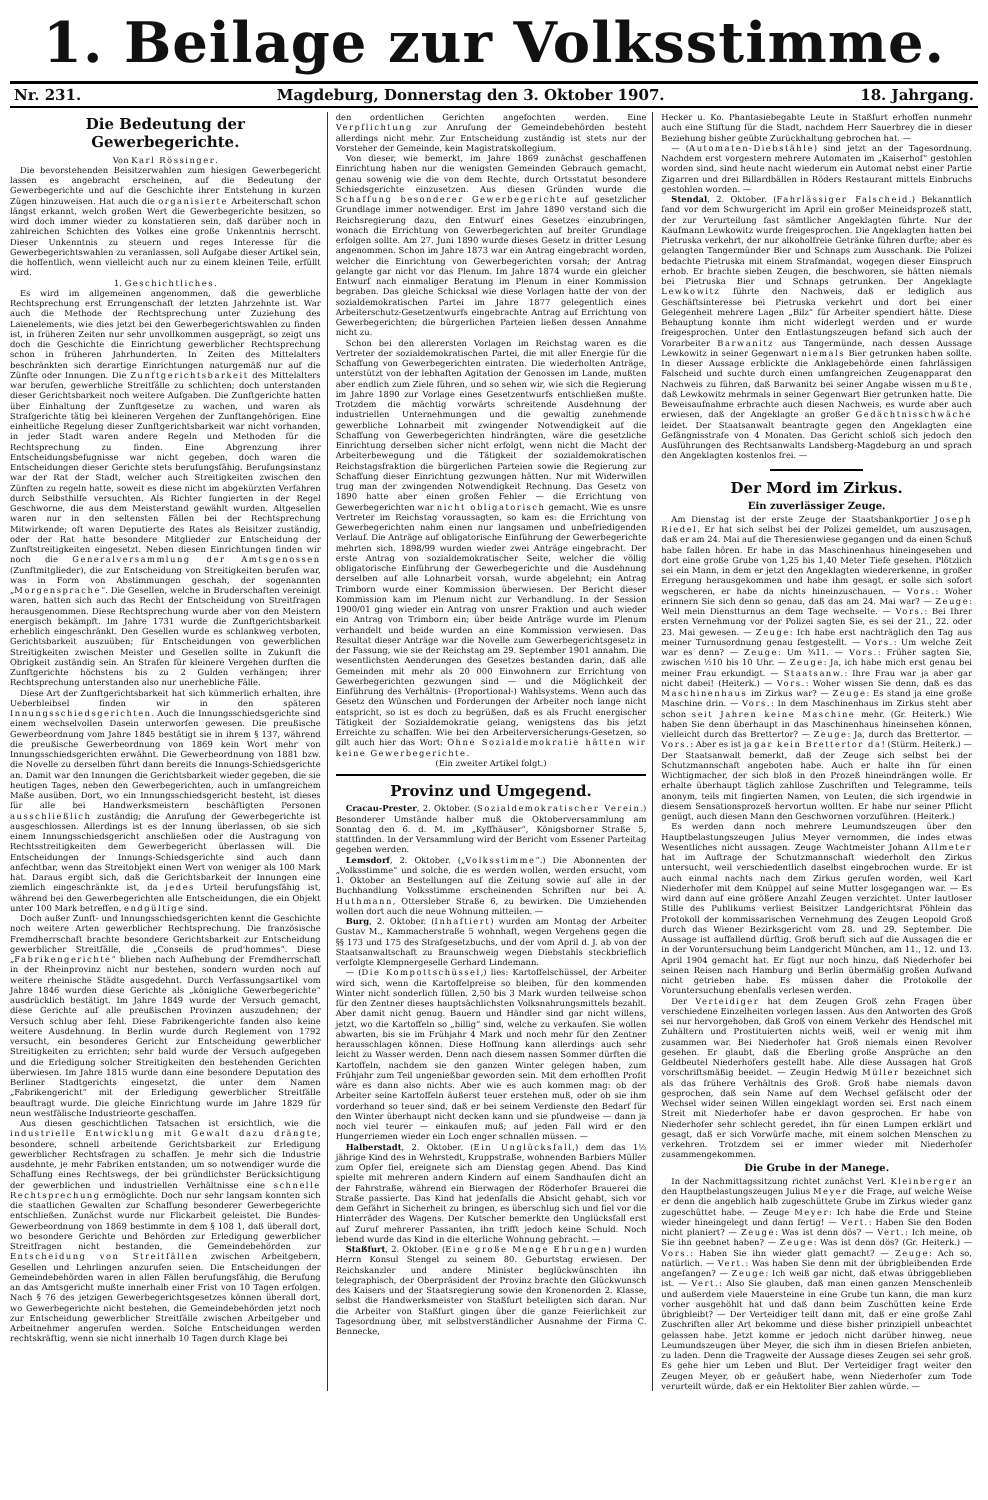1. Beilage zur Volksstimme.
Nr. 231. Magdeburg, Donnerstag den 3. Oktober 1907. 18. Jahrgang.
Die Bedeutung der Gewerbegerichte.
Von Karl Rössinger.
Die bevorstehenden Beisitzerwahlen zum hiesigen Gewerbegericht lassen es angebracht erscheinen, auf die Bedeutung der Gewerbegerichte und auf die Geschichte ihrer Entstehung in kurzen Zügen hinzuweisen. Hat auch die organisierte Arbeiterschaft schon längst erkannt, welch großen Wert die Gewerbegerichte besitzen, so wird doch immer wieder zu konstatieren sein, daß darüber noch in zahlreichen Schichten des Volkes eine große Unkenntnis herrscht. Dieser Unkenntnis zu steuern und reges Interesse für die Gewerbegerichtswahlen zu veranlassen, soll Aufgabe dieser Artikel sein, die hoffentlich, wenn vielleicht auch nur zu einem kleinen Teile, erfüllt wird.
1. Geschichtliches.
Es wird im allgemeinen angenommen, daß die gewerbliche Rechtsprechung erst Errungenschaft der letzten Jahrzehnte ist. War auch die Methode der Rechtsprechung unter Zuziehung des Laienelements, wie dies jetzt bei den Gewerbegerichtswahlen zu finden ist, in früheren Zeiten nur sehr unvollkommen ausgeprägt, so zeigt uns doch die Geschichte die Einrichtung gewerblicher Rechtsprechung schon in früheren Jahrhunderten. In Zeiten des Mittelalters beschränkten sich derartige Einrichtungen naturgemäß nur auf die Zünfte oder Innungen. Die Zunftgerichtsbarkeit des Mittelalters war berufen, gewerbliche Streitfälle zu schlichten; doch unterstanden dieser Gerichtsbarkeit noch weitere Aufgaben. Die Zunftgerichte hatten über Einhaltung der Zunftgesetze zu wachen, und waren als Strafgerichte tätig bei kleineren Vergehen der Zunftangehörigen. Eine einheitliche Regelung dieser Zunftgerichtsbarkeit war nicht vorhanden, in jeder Stadt waren andere Regeln und Methoden für die Rechtsprechung zu finden. Eine Abgrenzung ihrer Entscheidungsbefugnisse war nicht gegeben, doch waren die Entscheidungen dieser Gerichte stets berufungsfähig. Berufungsinstanz war der Rat der Stadt, welcher auch Streitigkeiten zwischen den Zünften zu regeln hatte, soweit es diese nicht im abgekürzten Verfahren durch Selbsthilfe versuchten. Als Richter fungierten in der Regel Geschworne, die aus dem Meisterstand gewählt wurden. Altgesellen waren nur in den seltensten Fällen bei der Rechtsprechung Mitwirkende; oft waren Deputierte des Rates als Beisitzer zuständig, oder der Rat hatte besondere Mitglieder zur Entscheidung der Zunftstreitigkeiten eingesetzt. Neben diesen Einrichtungen finden wir noch die Generalversammlung der Amtsgenossen (Zunftmitglieder), die zur Entscheidung von Streitigkeiten berufen war, was in Form von Abstimmungen geschah, der sogenannten „Morgensprache“. Die Gesellen, welche in Bruderschaften vereinigt waren, hatten sich auch das Recht der Entscheidung von Streitfragen herausgenommen. Diese Rechtsprechung wurde aber von den Meistern energisch bekämpft. Im Jahre 1731 wurde die Zunftgerichtsbarkeit erheblich eingeschränkt. Den Gesellen wurde es schlankweg verboten, Gerichtsbarkeit auszuüben; für Entscheidungen von gewerblichen Streitigkeiten zwischen Meister und Gesellen sollte in Zukunft die Obrigkeit zuständig sein. An Strafen für kleinere Vergehen durften die Zunftgerichte höchstens bis zu 2 Gulden verhängen; ihrer Rechtsprechung unterstanden also nur unerhebliche Fälle.
Diese Art der Zunftgerichtsbarkeit hat sich kümmerlich erhalten, ihre Ueberbleibsel finden wir in den späteren Innungsschiedsgerichten. Auch die Innungsschiedsgerichte sind einem wechselvollen Dasein unterworfen gewesen. Die preußische Gewerbeordnung vom Jahre 1845 bestätigt sie in ihrem § 137, während die preußische Gewerbeordnung von 1869 kein Wort mehr von Innungsschiedsgerichten erwähnt. Die Gewerbeordnung von 1881 bzw. die Novelle zu derselben führt dann bereits die Innungs-Schiedsgerichte an. Damit war den Innungen die Gerichtsbarkeit wieder gegeben, die sie heutigen Tages, neben den Gewerbegerichten, auch in umfangreichem Maße ausüben. Dort, wo ein Innungsschiedsgericht besteht, ist dieses für alle bei Handwerksmeistern beschäftigten Personen ausschließlich zuständig; die Anrufung der Gewerbegerichte ist ausgeschlossen. Allerdings ist es der Innung überlassen, ob sie sich einem Innungsschiedsgericht anschließen oder die Austragung von Rechtsstreitigkeiten dem Gewerbegericht überlassen will. Die Entscheidungen der Innungs-Schiedsgerichte sind auch dann anfechtbar, wenn das Streitobjekt einen Wert von weniger als 100 Mark hat. Daraus ergibt sich, daß die Gerichtsbarkeit der Innungen eine ziemlich eingeschränkte ist, da jedes Urteil berufungsfähig ist, während bei den Gewerbegerichten alle Entscheidungen, die ein Objekt unter 100 Mark betreffen, endgültige sind.
Doch außer Zunft- und Innungsschiedsgerichten kennt die Geschichte noch weitere Arten gewerblicher Rechtsprechung. Die französische Fremdherrschaft brachte besondere Gerichtsbarkeit zur Entscheidung gewerblicher Streitfälle, die „Conseils de prud'hommes“. Diese „Fabrikengerichte“ blieben nach Aufhebung der Fremdherrschaft in der Rheinprovinz nicht nur bestehen, sondern wurden noch auf weitere rheinische Städte ausgedehnt. Durch Verfassungsartikel vom Jahre 1846 wurden diese Gerichte als „königliche Gewerbegerichte“ ausdrücklich bestätigt. Im Jahre 1849 wurde der Versuch gemacht, diese Gerichte auf alle preußischen Provinzen auszudehnen; der Versuch schlug aber fehl. Diese Fabrikengerichte fanden also keine weitere Ausdehnung. In Berlin wurde durch Reglement von 1792 versucht, ein besonderes Gericht zur Entscheidung gewerblicher Streitigkeiten zu errichten; sehr bald wurde der Versuch aufgegeben und die Erledigung solcher Streitigkeiten den bestehenden Gerichten überwiesen. Im Jahre 1815 wurde dann eine besondere Deputation des Berliner Stadtgerichts eingesetzt, die unter dem Namen „Fabrikengericht“ mit der Erledigung gewerblicher Streitfälle beauftragt wurde. Die gleiche Einrichtung wurde im Jahre 1829 für neun westfälische Industrieorte geschaffen.
Aus diesen geschichtlichen Tatsachen ist ersichtlich, wie die industrielle Entwicklung mit Gewalt dazu drängte, besondere, schnell arbeitende Gerichtsbarkeit zur Erledigung gewerblicher Rechtsfragen zu schaffen. Je mehr sich die Industrie ausdehnte, je mehr Fabriken entstanden, um so notwendiger wurde die Schaffung eines Rechtswegs, der bei gründlichster Berücksichtigung der gewerblichen und industriellen Verhältnisse eine schnelle Rechtsprechung ermöglichte. Doch nur sehr langsam konnten sich die staatlichen Gewalten zur Schaffung besonderer Gewerbegerichte entschließen. Zunächst wurde nur Flickarbeit geleistet. Die Bundes-Gewerbeordnung von 1869 bestimmte in dem § 108 1, daß überall dort, wo besondere Gerichte und Behörden zur Erledigung gewerblicher Streitfragen nicht bestanden, die Gemeindebehörden zur Entscheidung von Streitfällen zwischen Arbeitgebern, Gesellen und Lehrlingen anzurufen seien. Die Entscheidungen der Gemeindebehörden waren in allen Fällen berufungsfähig, die Berufung an das Amtsgericht mußte innerhalb einer Frist von 10 Tagen erfolgen. Nach § 76 des jetzigen Gewerbegerichtsgesetzes können überall dort, wo Gewerbegerichte nicht bestehen, die Gemeindebehörden jetzt noch zur Entscheidung gewerblicher Streitfälle zwischen Arbeitgeber und Arbeitnehmer angerufen werden. Solche Entscheidungen werden rechtskräftig, wenn sie nicht innerhalb 10 Tagen durch Klage bei
den ordentlichen Gerichten angefochten werden. Eine Verpflichtung zur Anrufung der Gemeindebehörden besteht allerdings nicht mehr. Zur Entscheidung zuständig ist stets nur der Vorsteher der Gemeinde, kein Magistratskollegium.
Von dieser, wie bemerkt, im Jahre 1869 zunächst geschaffenen Einrichtung haben nur die wenigsten Gemeinden Gebrauch gemacht, genau sowenig wie die von dem Rechte, durch Ortsstatut besondere Schiedsgerichte einzusetzen. Aus diesen Gründen wurde die Schaffung besonderer Gewerbegerichte auf gesetzlicher Grundlage immer notwendiger. Erst im Jahre 1890 verstand sich die Reichsregierung dazu, den Entwurf eines Gesetzes einzubringen, wonach die Errichtung von Gewerbegerichten auf breiter Grundlage erfolgen sollte. Am 27. Juni 1890 wurde dieses Gesetz in dritter Lesung angenommen. Schon im Jahre 1873 war ein Antrag eingebracht worden, welcher die Einrichtung von Gewerbegerichten vorsah; der Antrag gelangte gar nicht vor das Plenum. Im Jahre 1874 wurde ein gleicher Entwurf nach einmaliger Beratung im Plenum in einer Kommission begraben. Das gleiche Schicksal wie diese Vorlagen hatte der von der sozialdemokratischen Partei im Jahre 1877 gelegentlich eines Arbeiterschutz-Gesetzentwurfs eingebrachte Antrag auf Errichtung von Gewerbegerichten; die bürgerlichen Parteien ließen dessen Annahme nicht zu.
Schon bei den allerersten Vorlagen im Reichstag waren es die Vertreter der sozialdemokratischen Partei, die mit aller Energie für die Schaffung von Gewerbegerichten eintraten. Die wiederholten Anträge, unterstützt von der lebhaften Agitation der Genossen im Lande, mußten aber endlich zum Ziele führen, und so sehen wir, wie sich die Regierung im Jahre 1890 zur Vorlage eines Gesetzentwurfs entschließen mußte. Trotzdem die mächtig vorwärts schreitende Ausdehnung der industriellen Unternehmungen und die gewaltig zunehmende gewerbliche Lohnarbeit mit zwingender Notwendigkeit auf die Schaffung von Gewerbegerichten hindrängten, wäre die gesetzliche Einrichtung derselben sicher nicht erfolgt, wenn nicht die Macht der Arbeiterbewegung und die Tätigkeit der sozialdemokratischen Reichstagsfraktion die bürgerlichen Parteien sowie die Regierung zur Schaffung dieser Einrichtung gezwungen hätten. Nur mit Widerwillen trug man der zwingenden Notwendigkeit Rechnung. Das Gesetz von 1890 hatte aber einen großen Fehler — die Errichtung von Gewerbegerichten war nicht obligatorisch gemacht. Wie es unsre Vertreter im Reichstag voraussagten, so kam es: die Errichtung von Gewerbegerichten nahm einen nur langsamen und unbefriedigenden Verlauf. Die Anträge auf obligatorische Einführung der Gewerbegerichte mehrten sich. 1898/99 wurden wieder zwei Anträge eingebracht. Der erste Antrag von sozialdemokratischer Seite, welcher die völlig obligatorische Einführung der Gewerbegerichte und die Ausdehnung derselben auf alle Lohnarbeit vorsah, wurde abgelehnt; ein Antrag Trimborn wurde einer Kommission überwiesen. Der Bericht dieser Kommission kam im Plenum nicht zur Verhandlung. In der Session 1900/01 ging wieder ein Antrag von unsrer Fraktion und auch wieder ein Antrag von Trimborn ein; über beide Anträge wurde im Plenum verhandelt und beide wurden an eine Kommission verwiesen. Das Resultat dieser Anträge war die Novelle zum Gewerbegerichtsgesetz in der Fassung, wie sie der Reichstag am 29. September 1901 annahm. Die wesentlichsten Aenderungen des Gesetzes bestanden darin, daß alle Gemeinden mit mehr als 20 000 Einwohnern zur Errichtung von Gewerbegerichten gezwungen sind — und die Möglichkeit der Einführung des Verhältnis- (Proportional-) Wahlsystems. Wenn auch das Gesetz den Wünschen und Forderungen der Arbeiter noch lange nicht entspricht, so ist es doch zu begrüßen, daß es als Frucht energischer Tätigkeit der Sozialdemokratie gelang, wenigstens das bis jetzt Erreichte zu schaffen. Wie bei den Arbeiterversicherungs-Gesetzen, so gilt auch hier das Wort: Ohne Sozialdemokratie hätten wir keine Gewerbegerichte.
(Ein zweiter Artikel folgt.)
Provinz und Umgegend.
Cracau-Prester, 2. Oktober. (Sozialdemokratischer Verein.) Besonderer Umstände halber muß die Oktoberversammlung am Sonntag den 6. d. M. im „Kyffhäuser“, Königsborner Straße 5, stattfinden. In der Versammlung wird der Bericht vom Essener Parteitag gegeben werden.
Lemsdorf, 2. Oktober. („Volksstimme“.) Die Abonnenten der „Volksstimme“ und solche, die es werden wollen, werden ersucht, vom 1. Oktober an Bestellungen auf die Zeitung sowie auf alle in der Buchhandlung Volksstimme erscheinenden Schriften nur bei A. Huthmann, Ottersleber Straße 6, zu bewirken. Die Umziehenden wollen dort auch die neue Wohnung mitteilen. —
Burg, 2. Oktober. (Inhaftiert) wurden am Montag der Arbeiter Gustav M., Kammacherstraße 5 wohnhaft, wegen Vergehens gegen die §§ 173 und 175 des Strafgesetzbuchs, und der vom April d. J. ab von der Staatsanwaltschaft zu Braunschweig wegen Diebstahls steckbrieflich verfolgte Klempnergeselle Gerhard Lindemann.
— (Die Kompottschüssel,) lies: Kartoffelschüssel, der Arbeiter wird sich, wenn die Kartoffelpreise so bleiben, für den kommenden Winter nicht sonderlich füllen. 2,50 bis 3 Mark wurden teilweise schon für den Zentner dieses hauptsächlichsten Volksnahrungsmittels bezahlt. Aber damit nicht genug. Bauern und Händler sind gar nicht willens, jetzt, wo die Kartoffeln so „billig“ sind, welche zu verkaufen. Sie wollen abwarten, bis sie im Frühjahr 4 Mark und noch mehr für den Zentner herausschlagen können. Diese Hoffnung kann allerdings auch sehr leicht zu Wasser werden. Denn nach diesem nassen Sommer dürften die Kartoffeln, nachdem sie den ganzen Winter gelegen haben, zum Frühjahr zum Teil ungenießbar geworden sein. Mit dem erhofften Profit wäre es dann also nichts. Aber wie es auch kommen mag: ob der Arbeiter seine Kartoffeln äußerst teuer erstehen muß, oder ob sie ihm vorderhand so teuer sind, daß er bei seinem Verdienste den Bedarf für den Winter überhaupt nicht decken kann und sie pfundweise — dann ja noch viel teurer — einkaufen muß; auf jeden Fall wird er den Hungerriemen wieder ein Loch enger schnallen müssen. —
Halberstadt, 2. Oktober. (Ein Unglücksfall,) dem das 1½ jährige Kind des in Wehrstedt, Kruppstraße, wohnenden Barbiers Müller zum Opfer fiel, ereignete sich am Dienstag gegen Abend. Das Kind spielte mit mehreren andern Kindern auf einem Sandhaufen dicht an der Fahrstraße, während ein Bierwagen der Röderhofer Brauerei die Straße passierte. Das Kind hat jedenfalls die Absicht gehabt, sich vor dem Gefährt in Sicherheit zu bringen, es überschlug sich und fiel vor die Hinterräder des Wagens. Der Kutscher bemerkte den Unglücksfall erst auf Zuruf mehrerer Passanten, ihn trifft jedoch keine Schuld. Noch lebend wurde das Kind in die elterliche Wohnung gebracht. —
Staßfurt, 2. Oktober. (Eine große Menge Ehrungen) wurden Herrn Konsul Stengel zu seinem 80. Geburtstag erwiesen. Der Reichskanzler und andere Minister beglückwünschten ihn telegraphisch, der Oberpräsident der Provinz brachte den Glückwunsch des Kaisers und der Staatsregierung sowie den Kronenorden 2. Klasse, selbst die Handwerksmeister von Staßfurt beteiligten sich daran. Nur die Arbeiter von Staßfurt gingen über die ganze Feierlichkeit zur Tagesordnung über, mit selbstverständlicher Ausnahme der Firma C. Bennecke,
Hecker u. Ko. Phantasiebegabte Leute in Staßfurt erhoffen nunmehr auch eine Stiftung für die Stadt, nachdem Herr Sauerbrey die in dieser Beziehung bisher geübte Zurückhaltung gebrochen hat. —
— (Automaten-Diebstähle) sind jetzt an der Tagesordnung. Nachdem erst vorgestern mehrere Automaten im „Kaiserhof“ gestohlen worden sind, sind heute nacht wiederum ein Automat nebst einer Partie Zigarren und drei Billardbällen in Röders Restaurant mittels Einbruchs gestohlen worden. —
Stendal, 2. Oktober. (Fahrlässiger Falscheid.) Bekanntlich fand vor dem Schwurgericht im April ein großer Meineidsprozeß statt, der zur Verurteilung fast sämtlicher Angeklagten führte. Nur der Kaufmann Lewkowitz wurde freigesprochen. Die Angeklagten hatten bei Pietruska verkehrt, der nur alkoholfreie Getränke führen durfte; aber es gelangten Tangermünder Bier und Schnaps zum Ausschank. Die Polizei bedachte Pietruska mit einem Strafmandat, wogegen dieser Einspruch erhob. Er brachte sieben Zeugen, die beschworen, sie hätten niemals bei Pietruska Bier und Schnaps getrunken. Der Angeklagte Lewkowitz führte den Nachweis, daß er lediglich aus Geschäftsinteresse bei Pietruska verkehrt und dort bei einer Gelegenheit mehrere Lagen „Bilz“ für Arbeiter spendiert hätte. Diese Behauptung konnte ihm nicht widerlegt werden und er wurde freigesprochen. Unter den Entlastungszeugen befand sich auch der Vorarbeiter Barwanitz aus Tangermünde, nach dessen Aussage Lewkowitz in seiner Gegenwart niemals Bier getrunken haben sollte. In dieser Aussage erblickte die Anklagebehörde einen fahrlässigen Falscheid und suchte durch einen umfangreichen Zeugenapparat den Nachweis zu führen, daß Barwanitz bei seiner Angabe wissen mußte, daß Lewkowitz mehrmals in seiner Gegenwart Bier getrunken hatte. Die Beweisaufnahme erbrachte auch diesen Nachweis, es wurde aber auch erwiesen, daß der Angeklagte an großer Gedächtnisschwäche leidet. Der Staatsanwalt beantragte gegen den Angeklagten eine Gefängnisstrafe von 4 Monaten. Das Gericht schloß sich jedoch den Ausführungen des Rechtsanwalts Landsberg-Magdeburg an und sprach den Angeklagten kostenlos frei. —
Der Mord im Zirkus.
Ein zuverlässiger Zeuge.
Am Dienstag ist der erste Zeuge der Staatsbankportier Joseph Riedel. Er hat sich selbst bei der Polizei gemeldet, um auszusagen, daß er am 24. Mai auf die Theresienwiese gegangen und da einen Schuß habe fallen hören. Er habe in das Maschinenhaus hineingesehen und dort eine große Grube von 1,25 bis 1,40 Meter Tiefe gesehen. Plötzlich sei ein Mann, in dem er jetzt den Angeklagten wiedererkenne, in großer Erregung herausgekommen und habe ihm gesagt, er solle sich sofort wegscheren, er habe da nichts hineinzuschauen. — Vors.: Woher erinnern Sie sich denn so genau, daß das am 24. Mai war? — Zeuge: Weil mein Dienstturnus an dem Tage wechselte. — Vors.: Bei Ihrer ersten Vernehmung vor der Polizei sagten Sie, es sei der 21., 22. oder 23. Mai gewesen. — Zeuge: Ich habe erst nachträglich den Tag aus meiner Turnusordnung genau festgestellt. — Vors.: Um welche Zeit war es denn? — Zeuge: Um ¾11. — Vors.: Früher sagten Sie, zwischen ½10 bis 10 Uhr. — Zeuge: Ja, ich habe mich erst genau bei meiner Frau erkundigt. — Staatsanw.: Ihre Frau war ja aber gar nicht dabei! (Heiterk.) — Vors.: Woher wissen Sie denn, daß es das Maschinenhaus im Zirkus war? — Zeuge: Es stand ja eine große Maschine drin. — Vors.: In dem Maschinenhaus im Zirkus steht aber schon seit Jahren keine Maschine mehr. (Gr. Heiterk.) Wie haben Sie denn überhaupt in das Maschinenhaus hineinsehen können, vielleicht durch das Brettertor? — Zeuge: Ja, durch das Brettertor. — Vors.: Aber es ist ja gar kein Brettertor da! (Stürm. Heiterk.) — Der Staatsanwalt bemerkt, daß der Zeuge sich selbst bei der Schutzmannschaft angeboten habe. Auch er halte ihn für einen Wichtigmacher, der sich bloß in den Prozeß hineindrängen wolle. Er erhalte überhaupt täglich zahllose Zuschriften und Telegramme, teils anonym, teils mit fingierten Namen, von Leuten, die sich irgendwie in diesem Sensationsprozeß hervortun wollten. Er habe nur seiner Pflicht genügt, auch diesen Mann den Geschwornen vorzuführen. (Heiterk.)
Es werden dann noch mehrere Leumundszeugen über den Hauptbelastungszeugen Julius Meyer vernommen, die indes etwas Wesentliches nicht aussagen. Zeuge Wachtmeister Johann Allmeter hat im Auftrage der Schutzmannschaft wiederholt den Zirkus untersucht, weil verschiedentlich daselbst eingebrochen wurde. Er ist auch einmal nachts nach dem Zirkus gerufen worden, weil Karl Niederhofer mit dem Knüppel auf seine Mutter losgegangen war. — Es wird dann auf eine größere Anzahl Zeugen verzichtet. Unter lautloser Stille des Publikums verliest Beisitzer Landgerichtsrat Pöhlein das Protokoll der kommissarischen Vernehmung des Zeugen Leopold Groß durch das Wiener Bezirksgericht vom 28. und 29. September. Die Aussage ist auffallend dürftig. Groß beruft sich auf die Aussagen die er in der Voruntersuchung beim Landgericht München, am 11., 12. und 13. April 1904 gemacht hat. Er fügt nur noch hinzu, daß Niederhofer bei seinen Reisen nach Hamburg und Berlin übermäßig großen Aufwand nicht getrieben habe. Es müssen daher die Protokolle der Voruntersuchung ebenfalls verlesen werden.
Der Verteidiger hat dem Zeugen Groß zehn Fragen über verschiedene Einzelheiten vorlegen lassen. Aus den Antworten des Groß sei nur hervorgehoben, daß Groß von einem Verkehr des Hendschel mit Zuhältern und Prostituierten nichts weiß, weil er wenig mit ihm zusammen war. Bei Niederhofer hat Groß niemals einen Revolver gesehen. Er glaubt, daß die Eberling große Ansprüche an den Geldbeutel Niederhofers gestellt habe. Alle diese Aussagen hat Groß vorschriftsmäßig beeidet. — Zeugin Hedwig Müller bezeichnet sich als das frühere Verhältnis des Groß. Groß habe niemals davon gesprochen, daß sein Name auf dem Wechsel gefälscht oder der Wechsel wider seinen Willen eingeklagt worden sei. Erst nach einem Streit mit Niederhofer habe er davon gesprochen. Er habe von Niederhofer sehr schlecht geredet, ihn für einen Lumpen erklärt und gesagt, daß er sich Vorwürfe mache, mit einem solchen Menschen zu verkehren. Trotzdem sei er immer wieder mit Niederhofer zusammengekommen.
Die Grube in der Manege.
In der Nachmittagssitzung richtet zunächst Verl. Kleinberger an den Hauptbelastungszeugen Julius Meyer die Frage, auf welche Weise er denn die angeblich halb zugeschüttete Grube im Zirkus wieder ganz zugeschüttet habe. — Zeuge Meyer: Ich habe die Erde und Steine wieder hineingelegt und dann fertig! — Vert.: Haben Sie den Boden nicht planiert? — Zeuge: Was ist denn dös? — Vert.: Ich meine, ob Sie ihn geebnet haben? — Zeuge: Was ist denn dös? (Gr. Heiterk.) — Vors.: Haben Sie ihn wieder glatt gemacht? — Zeuge: Ach so, natürlich. — Vert.: Was haben Sie denn mit der übrigbleibenden Erde angefangen? — Zeuge: Ich weiß gar nicht, daß etwas übriggeblieben ist. — Vert.: Also Sie glauben, daß man einen ganzen Menschenleib und außerdem viele Mauersteine in eine Grube tun kann, die man kurz vorher ausgehöhlt hat und daß dann beim Zuschütten keine Erde übrigbleibt? — Der Verteidiger teilt dann mit, daß er eine große Zahl Zuschriften aller Art bekomme und diese bisher prinzipiell unbeachtet gelassen habe. Jetzt komme er jedoch nicht darüber hinweg, neue Leumundszeugen über Meyer, die sich ihm in diesen Briefen anbieten, zu laden. Denn die Tragweite der Aussage dieses Zeugen sei sehr groß. Es gehe hier um Leben und Blut. Der Verteidiger fragt weiter den Zeugen Meyer, ob er geäußert habe, wenn Niederhofer zum Tode verurteilt würde, daß er ein Hektoliter Bier zahlen würde. —